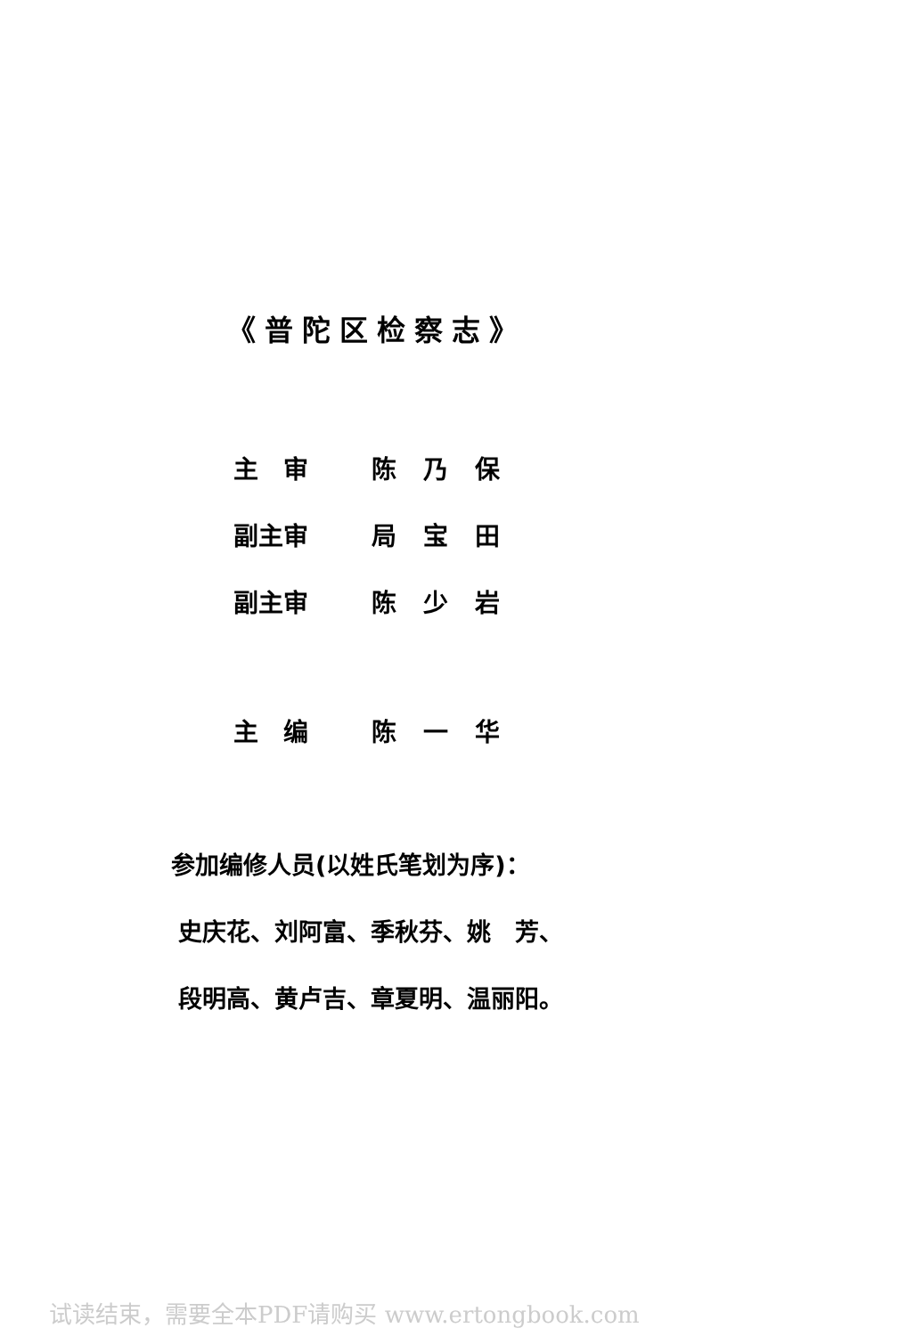《普陀区检察志》
主　审 陈乃保
副主审 局宝田
副主审 陈少岩
主　编 陈一华
参加编修人员(以姓氏笔划为序)：
史庆花、刘阿富、季秋芬、姚　芳、
段明高、黄卢吉、章夏明、温丽阳。
试读结束，需要全本PDF请购买 www.ertongbook.com